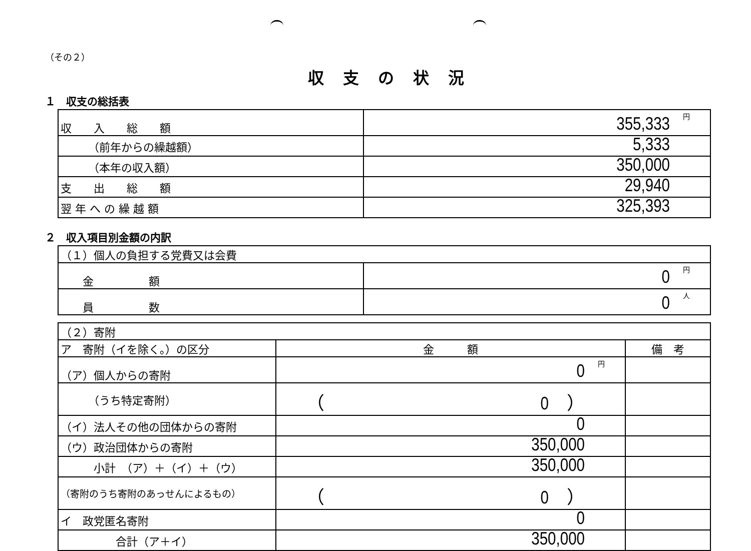（その２）
収支の状況
１　収支の総括表
| 収 入 総 額 | 円 355,333 |
| （前年からの繰越額） | 5,333 |
| （本年の収入額） | 350,000 |
| 支 出 総 額 | 29,940 |
| 翌 年 へ の 繰 越 額 | 325,393 |
２　収入項目別金額の内訳
| （１）個人の負担する党費又は会費 | |
| 金 額 | 円 0 |
| 員 数 | 人 0 |
| （２）寄附 | | |
| ア 寄附（イを除く。）の区分 | 金 額 | 備 考 |
| （ア）個人からの寄附 | 円 0 | |
| （うち特定寄附） | （ 0 ） | |
| （イ）法人その他の団体からの寄附 | 0 | |
| （ウ）政治団体からの寄附 | 350,000 | |
| 小計 （ア）＋（イ）＋（ウ） | 350,000 | |
| （寄附のうち寄附のあっせんによるもの） | （ 0 ） | |
| イ 政党匿名寄附 | 0 | |
| 合計（ア＋イ） | 350,000 | |